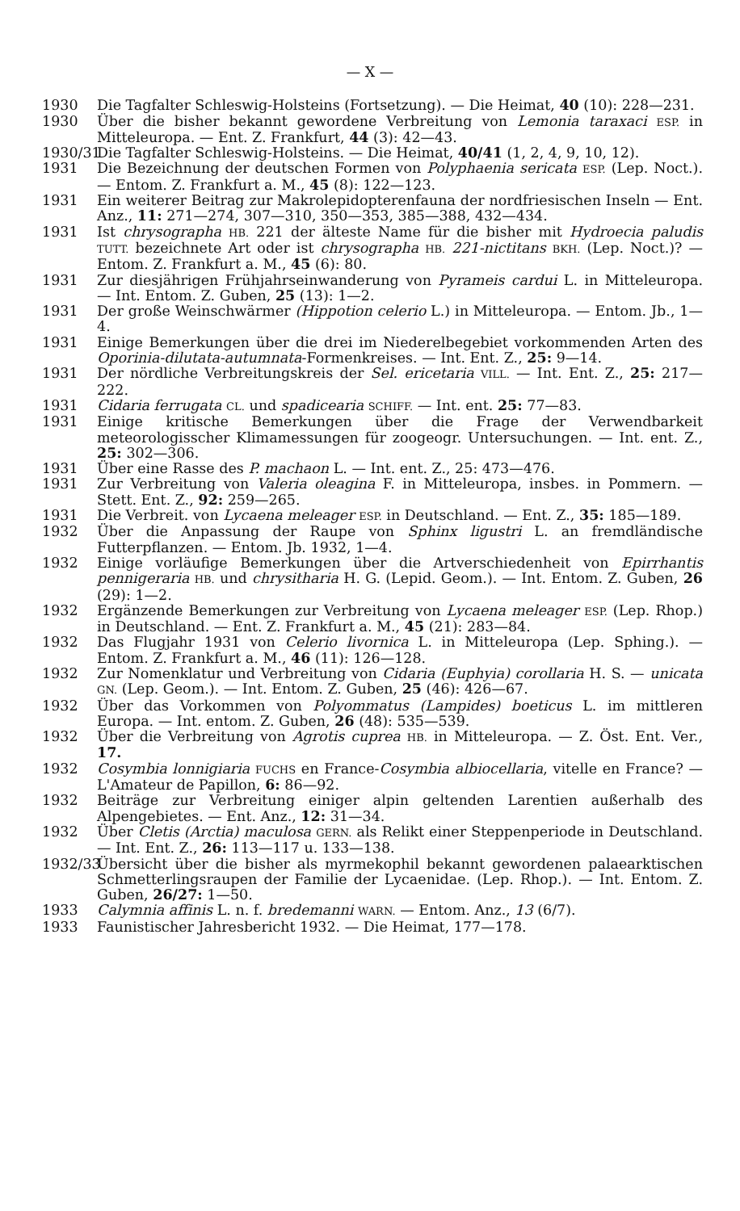— X —
1930 Die Tagfalter Schleswig-Holsteins (Fortsetzung). — Die Heimat, 40 (10): 228—231.
1930 Über die bisher bekannt gewordene Verbreitung von Lemonia taraxaci ESP. in Mitteleuropa. — Ent. Z. Frankfurt, 44 (3): 42—43.
1930/31
Die Tagfalter Schleswig-Holsteins. — Die Heimat, 40/41 (1, 2, 4, 9, 10, 12).
1931 Die Bezeichnung der deutschen Formen von Polyphaenia sericata ESP. (Lep. Noct.). — Entom. Z. Frankfurt a. M., 45 (8): 122—123.
1931 Ein weiterer Beitrag zur Makrolepidopterenfauna der nordfriesischen Inseln — Ent. Anz., 11: 271—274, 307—310, 350—353, 385—388, 432—434.
1931 Ist chrysographa HB. 221 der älteste Name für die bisher mit Hydroecia paludis TUTT. bezeichnete Art oder ist chrysographa HB. 221-nictitans BKH. (Lep. Noct.)? — Entom. Z. Frankfurt a. M., 45 (6): 80.
1931 Zur diesjährigen Frühjahrseinwanderung von Pyrameis cardui L. in Mitteleuropa. — Int. Entom. Z. Guben, 25 (13): 1—2.
1931 Der große Weinschwärmer (Hippotion celerio L.) in Mitteleuropa. — Entom. Jb., 1—4.
1931 Einige Bemerkungen über die drei im Niederelbegebiet vorkommenden Arten des Oporinia-dilutata-autumnata-Formenkreises. — Int. Ent. Z., 25: 9—14.
1931 Der nördliche Verbreitungskreis der Sel. ericetaria VILL. — Int. Ent. Z., 25: 217—222.
1931 Cidaria ferrugata CL. und spadicearia SCHIFF. — Int. ent. 25: 77—83.
1931 Einige kritische Bemerkungen über die Frage der Verwendbarkeit meteorologisscher Klimamessungen für zoogeogr. Untersuchungen. — Int. ent. Z., 25: 302—306.
1931 Über eine Rasse des P. machaon L. — Int. ent. Z., 25: 473—476.
1931 Zur Verbreitung von Valeria oleagina F. in Mitteleuropa, insbes. in Pommern. — Stett. Ent. Z., 92: 259—265.
1931 Die Verbreit. von Lycaena meleager ESP. in Deutschland. — Ent. Z., 35: 185—189.
1932 Über die Anpassung der Raupe von Sphinx ligustri L. an fremdländische Futterpflanzen. — Entom. Jb. 1932, 1—4.
1932 Einige vorläufige Bemerkungen über die Artverschiedenheit von Epirrhantis pennigeraria HB. und chrysitharia H. G. (Lepid. Geom.). — Int. Entom. Z. Guben, 26 (29): 1—2.
1932 Ergänzende Bemerkungen zur Verbreitung von Lycaena meleager ESP. (Lep. Rhop.) in Deutschland. — Ent. Z. Frankfurt a. M., 45 (21): 283—84.
1932 Das Flugjahr 1931 von Celerio livornica L. in Mitteleuropa (Lep. Sphing.). — Entom. Z. Frankfurt a. M., 46 (11): 126—128.
1932 Zur Nomenklatur und Verbreitung von Cidaria (Euphyia) corollaria H. S. — unicata GN. (Lep. Geom.). — Int. Entom. Z. Guben, 25 (46): 426—67.
1932 Über das Vorkommen von Polyommatus (Lampides) boeticus L. im mittleren Europa. — Int. entom. Z. Guben, 26 (48): 535—539.
1932 Über die Verbreitung von Agrotis cuprea HB. in Mitteleuropa. — Z. Öst. Ent. Ver., 17.
1932 Cosymbia lonnigiaria FUCHS en France-Cosymbia albiocellaria, vitelle en France? — L'Amateur de Papillon, 6: 86—92.
1932 Beiträge zur Verbreitung einiger alpin geltenden Larentien außerhalb des Alpengebietes. — Ent. Anz., 12: 31—34.
1932 Über Cletis (Arctia) maculosa GERN. als Relikt einer Steppenperiode in Deutschland. — Int. Ent. Z., 26: 113—117 u. 133—138.
1932/33
Übersicht über die bisher als myrmekophil bekannt gewordenen palaearktischen Schmetterlingsraupen der Familie der Lycaenidae. (Lep. Rhop.). — Int. Entom. Z. Guben, 26/27: 1—50.
1933 Calymnia affinis L. n. f. bredemanni WARN. — Entom. Anz., 13 (6/7).
1933 Faunistischer Jahresbericht 1932. — Die Heimat, 177—178.